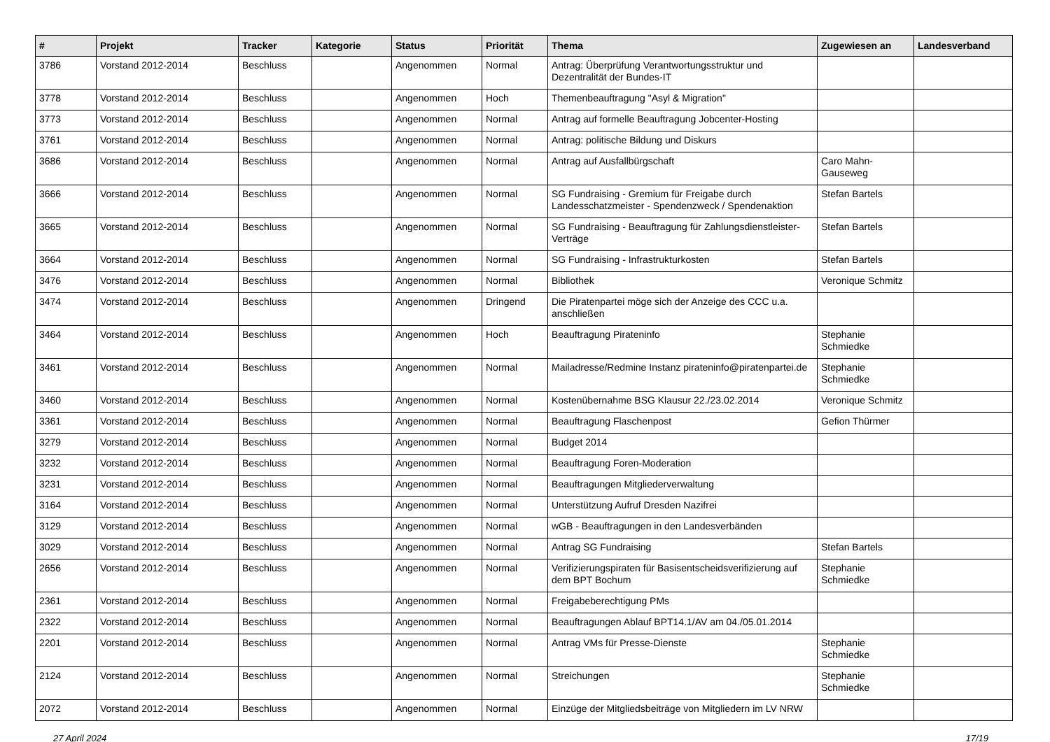| # | Projekt | Tracker | Kategorie | Status | Priorität | Thema | Zugewiesen an | Landesverband |
| --- | --- | --- | --- | --- | --- | --- | --- | --- |
| 3786 | Vorstand 2012-2014 | Beschluss | | Angenommen | Normal | Antrag: Überprüfung Verantwortungsstruktur und Dezentralität der Bundes-IT | | |
| 3778 | Vorstand 2012-2014 | Beschluss | | Angenommen | Hoch | Themenbeauftragung "Asyl & Migration" | | |
| 3773 | Vorstand 2012-2014 | Beschluss | | Angenommen | Normal | Antrag auf formelle Beauftragung Jobcenter-Hosting | | |
| 3761 | Vorstand 2012-2014 | Beschluss | | Angenommen | Normal | Antrag: politische Bildung und Diskurs | | |
| 3686 | Vorstand 2012-2014 | Beschluss | | Angenommen | Normal | Antrag auf Ausfallbürgschaft | Caro Mahn-Gauseweg | |
| 3666 | Vorstand 2012-2014 | Beschluss | | Angenommen | Normal | SG Fundraising - Gremium für Freigabe durch Landesschatzmeister - Spendenzweck / Spendenaktion | Stefan Bartels | |
| 3665 | Vorstand 2012-2014 | Beschluss | | Angenommen | Normal | SG Fundraising - Beauftragung für Zahlungsdienstleister-Verträge | Stefan Bartels | |
| 3664 | Vorstand 2012-2014 | Beschluss | | Angenommen | Normal | SG Fundraising - Infrastrukturkosten | Stefan Bartels | |
| 3476 | Vorstand 2012-2014 | Beschluss | | Angenommen | Normal | Bibliothek | Veronique Schmitz | |
| 3474 | Vorstand 2012-2014 | Beschluss | | Angenommen | Dringend | Die Piratenpartei möge sich der Anzeige des CCC u.a. anschließen | | |
| 3464 | Vorstand 2012-2014 | Beschluss | | Angenommen | Hoch | Beauftragung Pirateninfo | Stephanie Schmiedke | |
| 3461 | Vorstand 2012-2014 | Beschluss | | Angenommen | Normal | Mailadresse/Redmine Instanz pirateninfo@piratenpartei.de | Stephanie Schmiedke | |
| 3460 | Vorstand 2012-2014 | Beschluss | | Angenommen | Normal | Kostenübernahme BSG Klausur 22./23.02.2014 | Veronique Schmitz | |
| 3361 | Vorstand 2012-2014 | Beschluss | | Angenommen | Normal | Beauftragung Flaschenpost | Gefion Thürmer | |
| 3279 | Vorstand 2012-2014 | Beschluss | | Angenommen | Normal | Budget 2014 | | |
| 3232 | Vorstand 2012-2014 | Beschluss | | Angenommen | Normal | Beauftragung Foren-Moderation | | |
| 3231 | Vorstand 2012-2014 | Beschluss | | Angenommen | Normal | Beauftragungen Mitgliederverwaltung | | |
| 3164 | Vorstand 2012-2014 | Beschluss | | Angenommen | Normal | Unterstützung Aufruf Dresden Nazifrei | | |
| 3129 | Vorstand 2012-2014 | Beschluss | | Angenommen | Normal | wGB - Beauftragungen in den Landesverbänden | | |
| 3029 | Vorstand 2012-2014 | Beschluss | | Angenommen | Normal | Antrag SG Fundraising | Stefan Bartels | |
| 2656 | Vorstand 2012-2014 | Beschluss | | Angenommen | Normal | Verifizierungspiraten für Basisentscheidsverifizierung auf dem BPT Bochum | Stephanie Schmiedke | |
| 2361 | Vorstand 2012-2014 | Beschluss | | Angenommen | Normal | Freigabeberechtigung PMs | | |
| 2322 | Vorstand 2012-2014 | Beschluss | | Angenommen | Normal | Beauftragungen Ablauf BPT14.1/AV am 04./05.01.2014 | | |
| 2201 | Vorstand 2012-2014 | Beschluss | | Angenommen | Normal | Antrag VMs für Presse-Dienste | Stephanie Schmiedke | |
| 2124 | Vorstand 2012-2014 | Beschluss | | Angenommen | Normal | Streichungen | Stephanie Schmiedke | |
| 2072 | Vorstand 2012-2014 | Beschluss | | Angenommen | Normal | Einzüge der Mitgliedsbeiträge von Mitgliedern im LV NRW | | |
27 April 2024 17/19